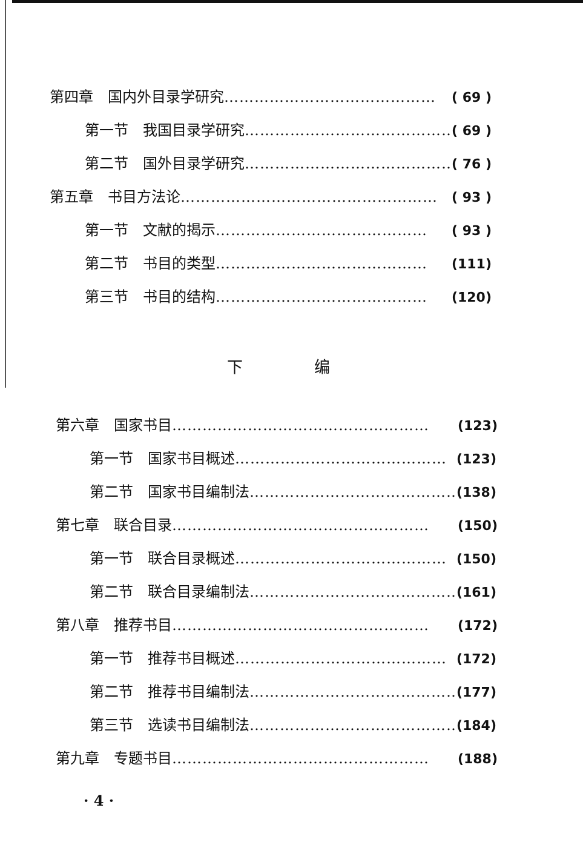第四章　国内外目录学研究 …………………………………… ( 69 )
第一节　我国目录学研究 …………………………………… ( 69 )
第二节　国外目录学研究 …………………………………… ( 76 )
第五章　书目方法论 …………………………………………… ( 93 )
第一节　文献的揭示 …………………………………… ( 93 )
第二节　书目的类型 …………………………………… (111)
第三节　书目的结构 …………………………………… (120)
下 编
第六章　国家书目 …………………………………………… (123)
第一节　国家书目概述 …………………………………… (123)
第二节　国家书目编制法 …………………………………… (138)
第七章　联合目录 …………………………………………… (150)
第一节　联合目录概述 …………………………………… (150)
第二节　联合目录编制法 …………………………………… (161)
第八章　推荐书目 …………………………………………… (172)
第一节　推荐书目概述 …………………………………… (172)
第二节　推荐书目编制法 …………………………………… (177)
第三节　选读书目编制法 …………………………………… (184)
第九章　专题书目 …………………………………………… (188)
· 4 ·